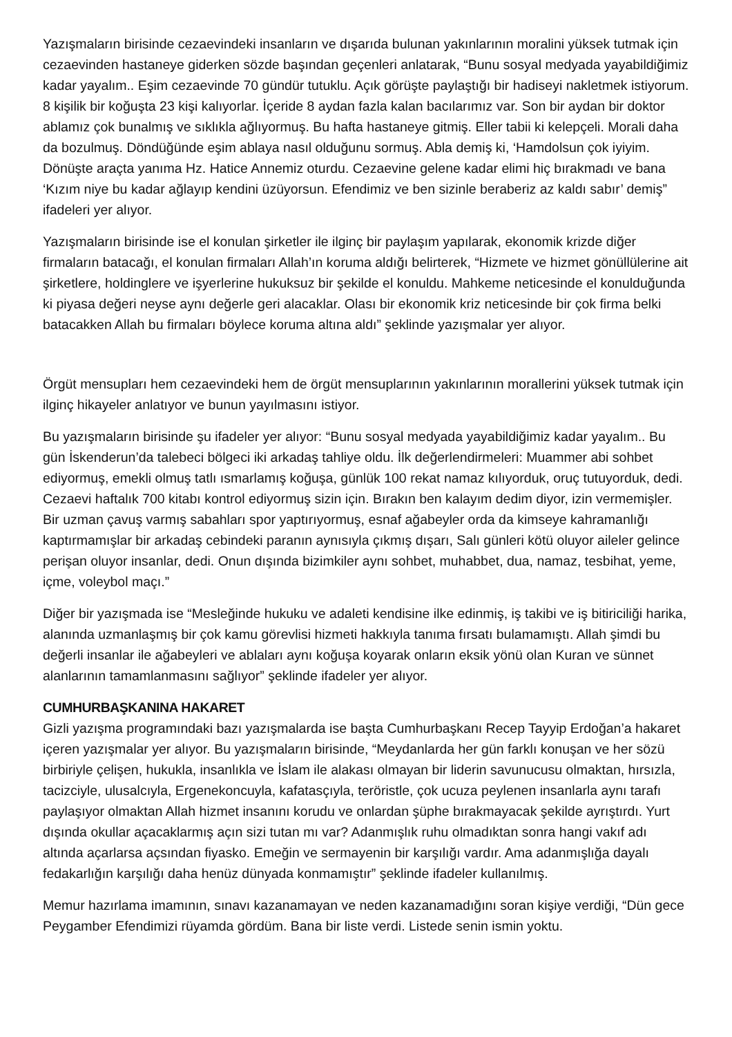Yazışmaların birisinde cezaevindeki insanların ve dışarıda bulunan yakınlarının moralini yüksek tutmak için cezaevinden hastaneye giderken sözde başından geçenleri anlatarak, “Bunu sosyal medyada yayabildiğimiz kadar yayalım.. Eşim cezaevinde 70 gündür tutuklu. Açık görüşte paylaştığı bir hadiseyi nakletmek istiyorum. 8 kişilik bir koğuşta 23 kişi kalıyorlar. İçeride 8 aydan fazla kalan bacılarımız var. Son bir aydan bir doktor ablamız çok bunalmış ve sıklıkla ağlıyormuş. Bu hafta hastaneye gitmiş. Eller tabii ki kelepçeli. Morali daha da bozulmuş. Döndüğünde eşim ablaya nasıl olduğunu sormuş. Abla demiş ki, ‘Hamdolsun çok iyiyim. Dönüşte araçta yanıma Hz. Hatice Annemiz oturdu. Cezaevine gelene kadar elimi hiç bırakmadı ve bana ‘Kızım niye bu kadar ağlayıp kendini üzüyorsun. Efendimiz ve ben sizinle beraberiz az kaldı sabır’ demiş” ifadeleri yer alıyor.
Yazışmaların birisinde ise el konulan şirketler ile ilginç bir paylaşım yapılarak, ekonomik krizde diğer firmaların batacağı, el konulan firmaları Allah’ın koruma aldığı belirterek, “Hizmete ve hizmet gönüllülerine ait şirketlere, holdinglere ve işyerlerine hukuksuz bir şekilde el konuldu. Mahkeme neticesinde el konulduğunda ki piyasa değeri neyse aynı değerle geri alacaklar. Olası bir ekonomik kriz neticesinde bir çok firma belki batacakken Allah bu firmaları böylece koruma altına aldı” şeklinde yazışmalar yer alıyor.
Örgüt mensupları hem cezaevindeki hem de örgüt mensuplarının yakınlarının morallerini yüksek tutmak için ilginç hikayeler anlatıyor ve bunun yayılmasını istiyor.
Bu yazışmaların birisinde şu ifadeler yer alıyor: “Bunu sosyal medyada yayabildiğimiz kadar yayalım.. Bu gün İskenderun’da talebeci bölgeci iki arkadaş tahliye oldu. İlk değerlendirmeleri: Muammer abi sohbet ediyormuş, emekli olmuş tatlı ısmarlamış koğuşa, günlük 100 rekat namaz kılıyorduk, oruç tutuyorduk, dedi. Cezaevi haftalık 700 kitabı kontrol ediyormuş sizin için. Bırakın ben kalayım dedim diyor, izin vermemişler. Bir uzman çavuş varmış sabahları spor yaptırıyormuş, esnaf ağabeyler orda da kimseye kahramanlığı kaptırmamışlar bir arkadaş cebindeki paranın aynısıyla çıkmış dışarı, Salı günleri kötü oluyor aileler gelince perişan oluyor insanlar, dedi. Onun dışında bizimkiler aynı sohbet, muhabbet, dua, namaz, tesbihat, yeme, içme, voleybol maçı.”
Diğer bir yazışmada ise “Mesleğinde hukuku ve adaleti kendisine ilke edinmiş, iş takibi ve iş bitiriciliği harika, alanında uzmanlaşmış bir çok kamu görevlisi hizmeti hakkıyla tanıma fırsatı bulamamıştı. Allah şimdi bu değerli insanlar ile ağabeyleri ve ablaları aynı koğuşa koyarak onların eksik yönü olan Kuran ve sünnet alanlarının tamamlanmasını sağlıyor” şeklinde ifadeler yer alıyor.
CUMHURBAŞKANINA HAKARET
Gizli yazışma programındaki bazı yazışmalarda ise başta Cumhurbaşkanı Recep Tayyip Erdoğan’a hakaret içeren yazışmalar yer alıyor. Bu yazışmaların birisinde, “Meydanlarda her gün farklı konuşan ve her sözü birbiriyle çelişen, hukukla, insanlıkla ve İslam ile alakası olmayan bir liderin savunucusu olmaktan, hırsızla, tacizciyle, ulusalcıyla, Ergenekoncuyla, kafatasçıyla, teröristle, çok ucuza peylenen insanlarla aynı tarafı paylaşıyor olmaktan Allah hizmet insanını korudu ve onlardan şüphe bırakmayacak şekilde ayrıştırdı. Yurt dışında okullar açacaklarmış açın sizi tutan mı var? Adanmışlık ruhu olmadıktan sonra hangi vakıf adı altında açarlarsa açsından fiyasko. Emeğin ve sermayenin bir karşılığı vardır. Ama adanmışlığa dayalı fedakarlığın karşılığı daha henüz dünyada konmamıştır” şeklinde ifadeler kullanılmış.
Memur hazırlama imamının, sınavı kazanamayan ve neden kazanamadığını soran kişiye verdiği, “Dün gece Peygamber Efendimizi rüyamda gördüm. Bana bir liste verdi. Listede senin ismin yoktu.